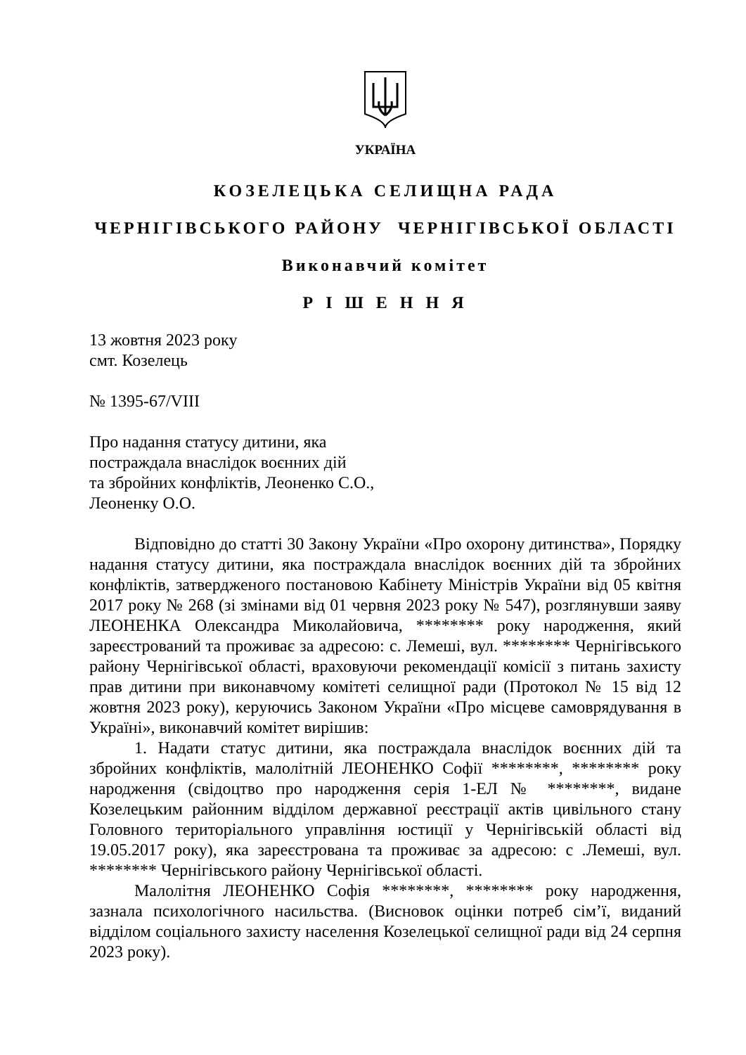УКРАЇНА
КОЗЕЛЕЦЬКА СЕЛИЩНА РАДА
ЧЕРНІГІВСЬКОГО РАЙОНУ ЧЕРНІГІВСЬКОЇ ОБЛАСТІ
Виконавчий комітет
Р І Ш Е Н Н Я
13 жовтня 2023 року
смт. Козелець
№ 1395-67/VIII
Про надання статусу дитини, яка
постраждала внаслідок воєнних дій
та збройних конфліктів, Леоненко С.О.,
Леоненку О.О.
Відповідно до статті 30 Закону України «Про охорону дитинства», Порядку надання статусу дитини, яка постраждала внаслідок воєнних дій та збройних конфліктів, затвердженого постановою Кабінету Міністрів України від 05 квітня 2017 року № 268 (зі змінами від 01 червня 2023 року № 547), розглянувши заяву ЛЕОНЕНКА Олександра Миколайовича, ******** року народження, який зареєстрований та проживає за адресою: с. Лемеші, вул. ******** Чернігівського району Чернігівської області, враховуючи рекомендації комісії з питань захисту прав дитини при виконавчому комітеті селищної ради (Протокол № 15 від 12 жовтня 2023 року), керуючись Законом України «Про місцеве самоврядування в Україні», виконавчий комітет вирішив:
1. Надати статус дитини, яка постраждала внаслідок воєнних дій та збройних конфліктів, малолітній ЛЕОНЕНКО Софії ********, ******** року народження (свідоцтво про народження серія 1-ЕЛ № ********, видане Козелецьким районним відділом державної реєстрації актів цивільного стану Головного територіального управління юстиції у Чернігівській області від 19.05.2017 року), яка зареєстрована та проживає за адресою: с .Лемеші, вул. ******** Чернігівського району Чернігівської області.
Малолітня ЛЕОНЕНКО Софія ********, ******** року народження, зазнала психологічного насильства. (Висновок оцінки потреб сім’ї, виданий відділом соціального захисту населення Козелецької селищної ради від 24 серпня 2023 року).